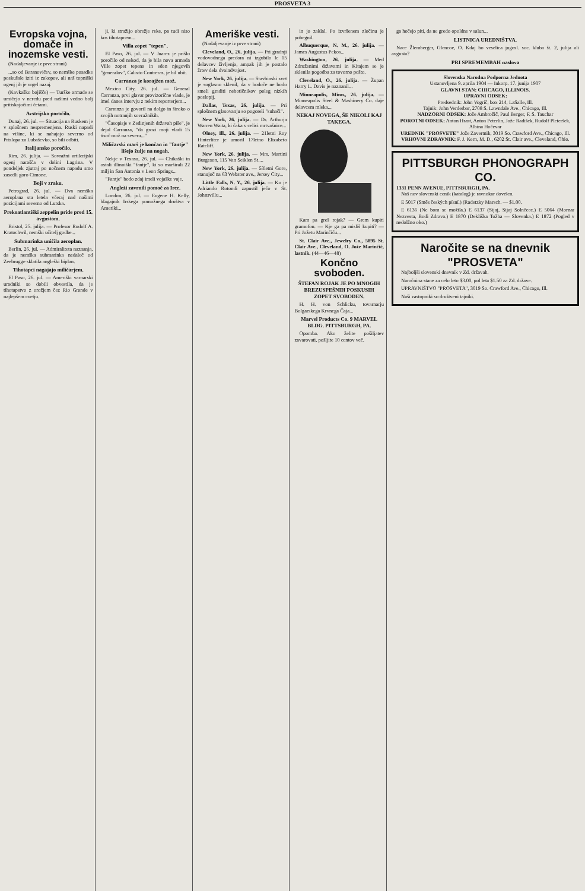PROSVETA 3
Evropska vojna, domače in inozemske vesti.
(Nadaljevanje iz prve strani)
...so od Baranovičev, so nemške posadke poskušale iziti iz zakopov, ali naš topniški ogenj jih je vrgel nazaj.
(Kavkaško bojišče) — Turške armade se umičejo v neredu pred našimi vedno bolj pritiskajočimi četami.
Avstrijsko poročilo.
Dunaj, 26. jul. — Situacija na Ruskem je v splošnem nespremenjena. Ruski napadi na višine, ki se nahajajo severno od Prislopa za Lubaševko, so bili odbiti.
Italijansko poročilo.
Rim, 26. julija. — Sovražni artilerijski ogenj narašča v dolini Lagrina. V pondeljek zjutraj po nočnem napadu smo zasedli goro Cimone.
Boji v zraku.
Petrograd, 26. jul. — Dva nemška aeroplana sta letela včeraj nad našimi pozicijami severno od Lutska.
Prekoatlantiški zeppelin pride pred 15. avgustom.
Bristol, 25. julija. — Profesor Rudolf A. Kratochwil, nemški učitelj godbe...
Submarinka uničila aeroplan.
Berlin, 26. jul. — Admiraliteta naznanja, da je nemška submarinka nedaleč od Zeebrugge sklatila angleški biplan.
Tihotapci nagajajo miličarjem.
El Paso, 26. jul. — Ameriški varnarski uradniki so dobili obvestila, da je tihotapstvo z orožjem čez Rio Grande v najlepšem cvetju.
ji, ki stražijo obrežje reke, pa tudi niso kos tihotapcem...
Villa zopet "tepen".
El Paso, 26. jul. — V Juarez je prišlo poročilo od nekod, da je bila nova armada Ville zopet tepena in eden njegovih "generalov", Calixto Contreras, je bil ubit.
Carranza je korajžen mož.
Mexico City, 26. jul. — General Carranza, prvi glavar provizorične vlade, je imel danes intervju z nekim reporterjem...
Carranza je govoril na dolgo in široko o svojih notranjih sovražnikih.
"Časopisje v Zedinjenih državah piše", je dejal Carranza, "da grozi moji vladi 15 tisoč mož na severu..."
Miličarski marš je končan in "fantje" lišejo žulje na nogah.
Nekje v Texasu, 26. jul. — Chikaški in ostali illinoiški "fantje", ki so marširali 22 milj in San Antonia v Leon Springs...
"Fantje" bodo zdaj imeli vojaške vaje.
Angleži zavrnili pomoč za Irce.
London, 26. jul. — Eugene H. Kelly, blagajnik Irskega pomožnega društva v Ameriki...
Ameriške vesti.
(Nadaljevanje iz prve strani)
Cleveland, O., 26. julija. — Pri gradnji vodovodnega predora ni izgubilo le 15 delavcev življenja, ampak jih je postalo žrtev dela dvaindvajset.
New York, 26. julija. — Stavbinski svet je soglasno sklenil, da v bodoče ne bodo smeli graditi nebotičnikov poleg nizkih poslopij.
Dallas, Texas, 26. julija. — Pri splošnem glasovanju so pogoreli "suhači".
New York, 26. julija. — Dr. Arthurja Warren Waita, ki čaka v celici mrtvašnice...
Olney, Ill., 26. julija. — 21letni Roy Hinterliter je umoril 17letno Elizabeto Ratcliff.
New York, 26. julija. — Mrs. Martini Burgeson, 115 Van Seiklen St....
New York, 26. julija. — 53letni Gore, stanujoč na 63 Webster ave., Jersey City...
Little Falls, N. Y., 26. julija. — Ko je Adriando Rotondi zapustil ječo v St. Johnsvillu...
in jo zaklal. Po izvršenem zločinu je pobegnil.
Albuquerque, N. M., 26. julija. — James Augustus Pekos...
Washington, 26. julija. — Med Združenimi državami in Kitajem se je sklenila pogodba za tovorno pošto.
Cleveland, O., 26. julija. — Župan Harry L. Davis je naznanil...
Minneapolis, Minn., 26. julija. — Minneapolis Steel & Mashinery Co. daje delavcem mleka...
NEKAJ NOVEGA, ŠE NIKOLI KAJ TAKEGA.
Kam pa greš rojak? — Grem kupiti gramofon. — Kje ga pa misliš kupiti? — Pri Jožetu Marinčiču...
St. Clair Ave., Jewelry Co., 5895 St. Clair Ave., Cleveland, O. Jože Marinčič, lastnik. (44—46—48)
Končno svoboden.
ŠTEFAN ROJAK JE PO MNOGIH BREZUSPEŠNIH POSKUSIH ZOPET SVOBODEN.
H. H. von Schlicku, tovarnarju Bolgarskega Krvnega Čaja...
Marvel Products Co. 9 MARVEL BLDG. PITTSBURGH, PA.
Opomba. Ako želite pošiljatev zavarovati, pošljite 10 centov več.
ga hočejo piti, da ne gredo opoldne v salun...
LISTNICA UREDNIŠTVA.
Nace Žlemberger, Glencoe, O. Kdaj bo veselica jugosl. soc. kluba št. 2, julija ali avgusta?
PRI SPREMEMBAH naslova
Slovenska Narodna Podporna Jednota
Ustanovljena 9. aprila 1904 — Inkorp. 17. junija 1907
GLAVNI STAN: CHICAGO, ILLINOIS.
UPRAVNI ODSEK:
Predsednik: John Vogrič, box 214, LaSalle, Ill.
Tajnik: John Verderbar, 2708 S. Lawndale Ave., Chicago, Ill.
NADZORNI ODSEK: Jože Ambrožič, Paul Berger, F. S. Tauchar
POROTNI ODSEK: Anton Hrast, Anton Peterlin, Jože Radišek, Rudolf Pleteršek, Albina Hočevar
UREDNIK "PROSVETE" Jože Zavertnik, 3019 So. Crawford Ave., Chicago, Ill.
VRHOVNI ZDRAVNIK: F. J. Kern, M. D., 6202 St. Clair ave., Cleveland, Ohio.
PITTSBURGH PHONOGRAPH CO.
1331 PENN AVENUE, PITTSBURGH, PA.
Naš nov slovenski cenik (katalog) je ravnokar dovršen.
E 5017 (Směs českých písní.) (Radetzky Marsch. — $1.00.
E 6136 (Ne bom se možila.) E 6137 (Sijaj, Sijaj Solnčece.) E 5064 (Mornar Nezvesta, Bodi Zdrava.) E 1870 (Dekliška Tožba — Slovenka.) E 1872 (Pogled v nedolžno oko.)
Naročite se na dnevnik
"PROSVETA"
Najboljši slovenski dnevnik v Zd. državah.
Naročnina stane za celo leto $3.00, pol leta $1.50 za Zd. države.
UPRAVNIŠTVO "PROSVETA", 3019 So. Crawford Ave., Chicago, Ill.
Naši zastopniki so društveni tajniki.